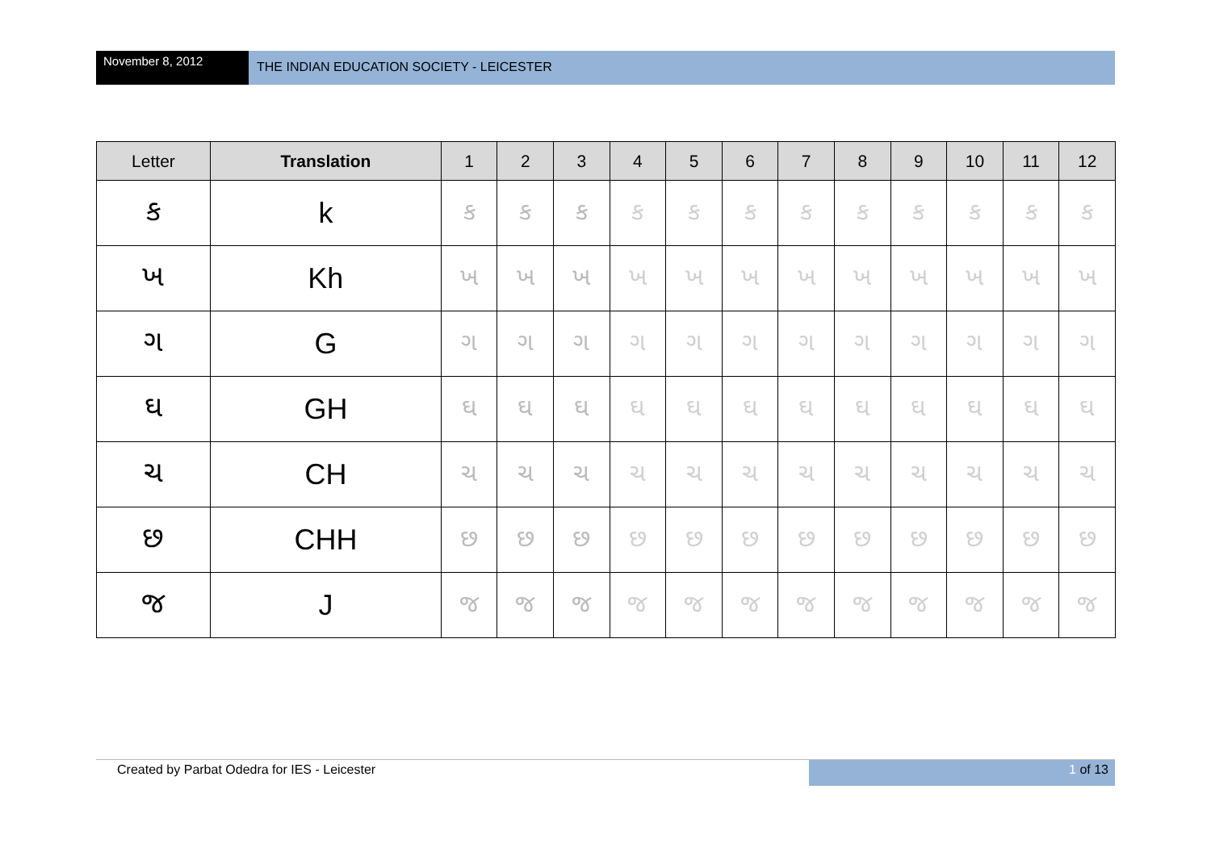November 8, 2012
THE INDIAN EDUCATION SOCIETY - LEICESTER
| Letter | Translation | 1 | 2 | 3 | 4 | 5 | 6 | 7 | 8 | 9 | 10 | 11 | 12 |
| --- | --- | --- | --- | --- | --- | --- | --- | --- | --- | --- | --- | --- | --- |
| ક | k | ક | ક | ક | ક | ક | ક | ક | ક | ક | ક | ક | ક |
| ખ | Kh | ખ | ખ | ખ | ખ | ખ | ખ | ખ | ખ | ખ | ખ | ખ | ખ |
| ગ | G | ગ | ગ | ગ | ગ | ગ | ગ | ગ | ગ | ગ | ગ | ગ | ગ |
| ઘ | GH | ઘ | ઘ | ઘ | ઘ | ઘ | ઘ | ઘ | ઘ | ઘ | ઘ | ઘ | ઘ |
| ચ | CH | ચ | ચ | ચ | ચ | ચ | ચ | ચ | ચ | ચ | ચ | ચ | ચ |
| છ | CHH | છ | છ | છ | છ | છ | છ | છ | છ | છ | છ | છ | છ |
| જ | J | જ | જ | જ | જ | જ | જ | જ | જ | જ | જ | જ | જ |
Created by Parbat Odedra for IES - Leicester
1 of 13